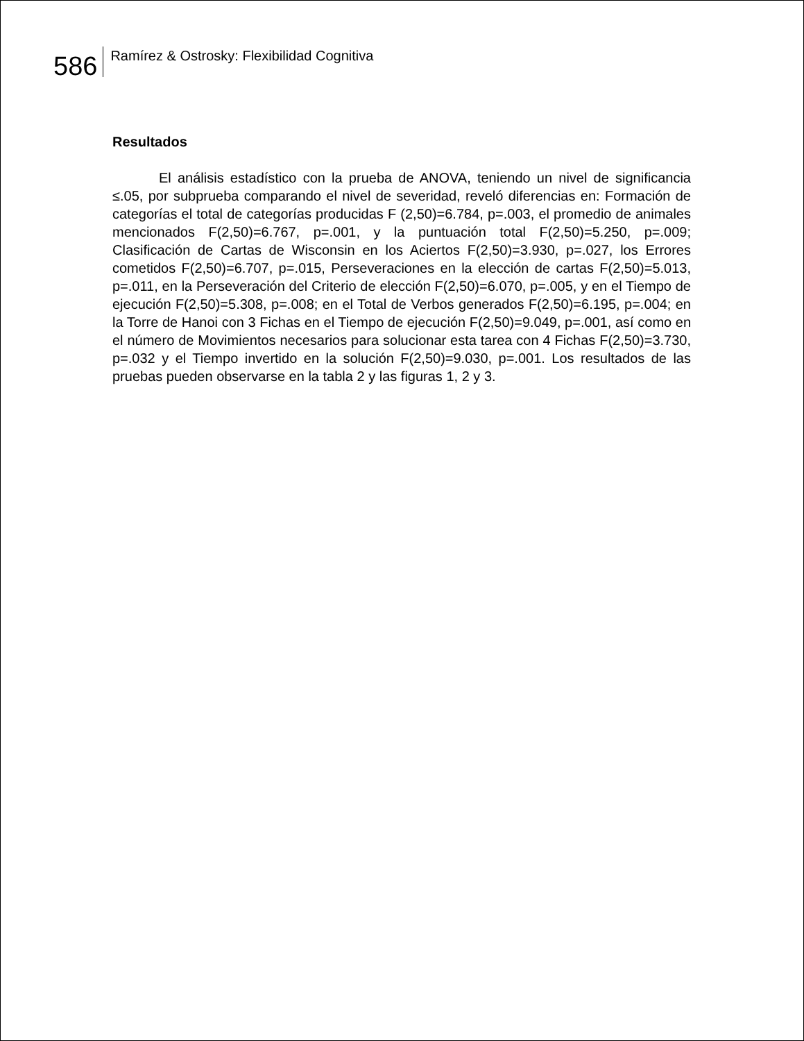586
Ramírez & Ostrosky: Flexibilidad Cognitiva
Resultados
El análisis estadístico con la prueba de ANOVA, teniendo un nivel de significancia ≤.05, por subprueba comparando el nivel de severidad, reveló diferencias en: Formación de categorías el total de categorías producidas F (2,50)=6.784, p=.003, el promedio de animales mencionados F(2,50)=6.767, p=.001, y la puntuación total F(2,50)=5.250, p=.009; Clasificación de Cartas de Wisconsin en los Aciertos F(2,50)=3.930, p=.027, los Errores cometidos F(2,50)=6.707, p=.015, Perseveraciones en la elección de cartas F(2,50)=5.013, p=.011, en la Perseveración del Criterio de elección F(2,50)=6.070, p=.005, y en el Tiempo de ejecución F(2,50)=5.308, p=.008; en el Total de Verbos generados F(2,50)=6.195, p=.004; en la Torre de Hanoi con 3 Fichas en el Tiempo de ejecución F(2,50)=9.049, p=.001, así como en el número de Movimientos necesarios para solucionar esta tarea con 4 Fichas F(2,50)=3.730, p=.032 y el Tiempo invertido en la solución F(2,50)=9.030, p=.001. Los resultados de las pruebas pueden observarse en la tabla 2 y las figuras 1, 2 y 3.